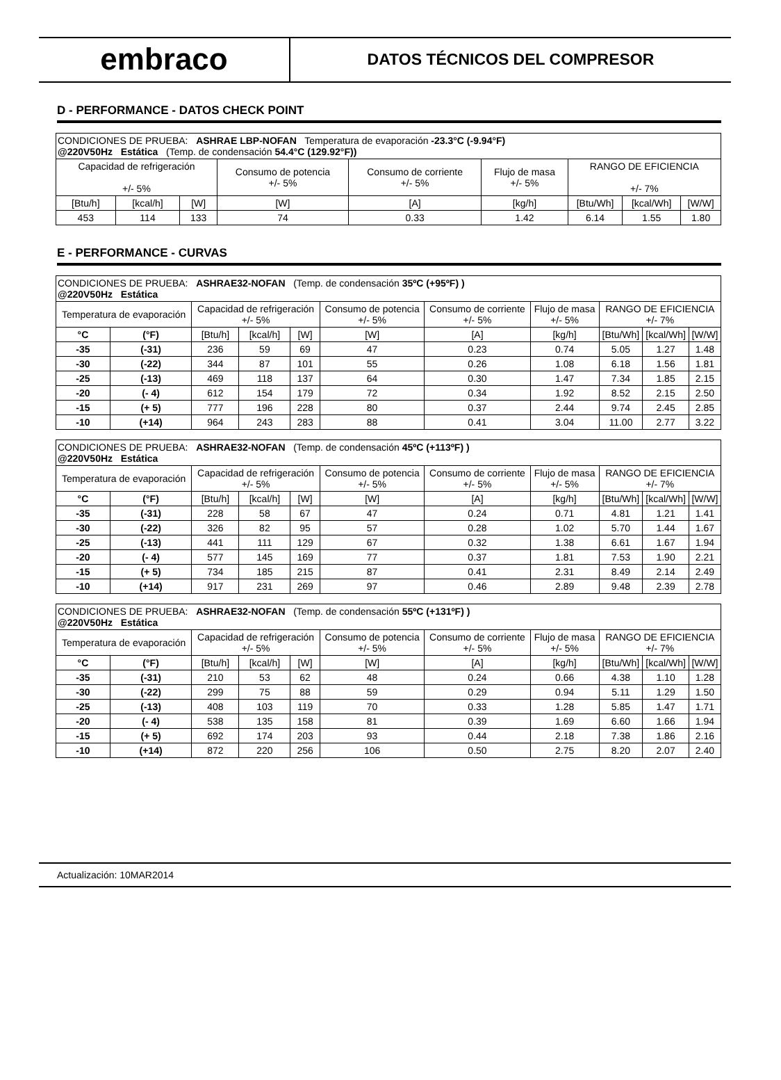embraco
DATOS TÉCNICOS DEL COMPRESOR
D - PERFORMANCE - DATOS CHECK POINT
| CONDICIONES DE PRUEBA: ASHRAE LBP-NOFAN Temperatura de evaporación -23.3°C (-9.94°F) @220V50Hz Estática (Temp. de condensación 54.4°C (129.92°F)) | | | | | | | | |
| Capacidad de refrigeración +/- 5% | | | Consumo de potencia +/- 5% | Consumo de corriente +/- 5% | Flujo de masa +/- 5% | RANGO DE EFICIENCIA +/- 7% | | |
| [Btu/h] | [kcal/h] | [W] | [W] | [A] | [kg/h] | [Btu/Wh] | [kcal/Wh] | [W/W] |
| 453 | 114 | 133 | 74 | 0.33 | 1.42 | 6.14 | 1.55 | 1.80 |
E - PERFORMANCE - CURVAS
| CONDICIONES DE PRUEBA: ASHRAE32-NOFAN (Temp. de condensación 35ºC (+95ºF) ) @220V50Hz Estática | | | | | | | | | | |
| Temperatura de evaporación | | Capacidad de refrigeración +/- 5% | | | Consumo de potencia +/- 5% | Consumo de corriente +/- 5% | Flujo de masa +/- 5% | RANGO DE EFICIENCIA +/- 7% | | |
| °C | (°F) | [Btu/h] | [kcal/h] | [W] | [W] | [A] | [kg/h] | [Btu/Wh] | [kcal/Wh] | [W/W] |
| -35 | (-31) | 236 | 59 | 69 | 47 | 0.23 | 0.74 | 5.05 | 1.27 | 1.48 |
| -30 | (-22) | 344 | 87 | 101 | 55 | 0.26 | 1.08 | 6.18 | 1.56 | 1.81 |
| -25 | (-13) | 469 | 118 | 137 | 64 | 0.30 | 1.47 | 7.34 | 1.85 | 2.15 |
| -20 | (- 4) | 612 | 154 | 179 | 72 | 0.34 | 1.92 | 8.52 | 2.15 | 2.50 |
| -15 | (+ 5) | 777 | 196 | 228 | 80 | 0.37 | 2.44 | 9.74 | 2.45 | 2.85 |
| -10 | (+14) | 964 | 243 | 283 | 88 | 0.41 | 3.04 | 11.00 | 2.77 | 3.22 |
| CONDICIONES DE PRUEBA: ASHRAE32-NOFAN (Temp. de condensación 45ºC (+113ºF) ) @220V50Hz Estática | | | | | | | | | | |
| Temperatura de evaporación | | Capacidad de refrigeración +/- 5% | | | Consumo de potencia +/- 5% | Consumo de corriente +/- 5% | Flujo de masa +/- 5% | RANGO DE EFICIENCIA +/- 7% | | |
| °C | (°F) | [Btu/h] | [kcal/h] | [W] | [W] | [A] | [kg/h] | [Btu/Wh] | [kcal/Wh] | [W/W] |
| -35 | (-31) | 228 | 58 | 67 | 47 | 0.24 | 0.71 | 4.81 | 1.21 | 1.41 |
| -30 | (-22) | 326 | 82 | 95 | 57 | 0.28 | 1.02 | 5.70 | 1.44 | 1.67 |
| -25 | (-13) | 441 | 111 | 129 | 67 | 0.32 | 1.38 | 6.61 | 1.67 | 1.94 |
| -20 | (- 4) | 577 | 145 | 169 | 77 | 0.37 | 1.81 | 7.53 | 1.90 | 2.21 |
| -15 | (+ 5) | 734 | 185 | 215 | 87 | 0.41 | 2.31 | 8.49 | 2.14 | 2.49 |
| -10 | (+14) | 917 | 231 | 269 | 97 | 0.46 | 2.89 | 9.48 | 2.39 | 2.78 |
| CONDICIONES DE PRUEBA: ASHRAE32-NOFAN (Temp. de condensación 55ºC (+131ºF) ) @220V50Hz Estática | | | | | | | | | | |
| Temperatura de evaporación | | Capacidad de refrigeración +/- 5% | | | Consumo de potencia +/- 5% | Consumo de corriente +/- 5% | Flujo de masa +/- 5% | RANGO DE EFICIENCIA +/- 7% | | |
| °C | (°F) | [Btu/h] | [kcal/h] | [W] | [W] | [A] | [kg/h] | [Btu/Wh] | [kcal/Wh] | [W/W] |
| -35 | (-31) | 210 | 53 | 62 | 48 | 0.24 | 0.66 | 4.38 | 1.10 | 1.28 |
| -30 | (-22) | 299 | 75 | 88 | 59 | 0.29 | 0.94 | 5.11 | 1.29 | 1.50 |
| -25 | (-13) | 408 | 103 | 119 | 70 | 0.33 | 1.28 | 5.85 | 1.47 | 1.71 |
| -20 | (- 4) | 538 | 135 | 158 | 81 | 0.39 | 1.69 | 6.60 | 1.66 | 1.94 |
| -15 | (+ 5) | 692 | 174 | 203 | 93 | 0.44 | 2.18 | 7.38 | 1.86 | 2.16 |
| -10 | (+14) | 872 | 220 | 256 | 106 | 0.50 | 2.75 | 8.20 | 2.07 | 2.40 |
Actualización: 10MAR2014